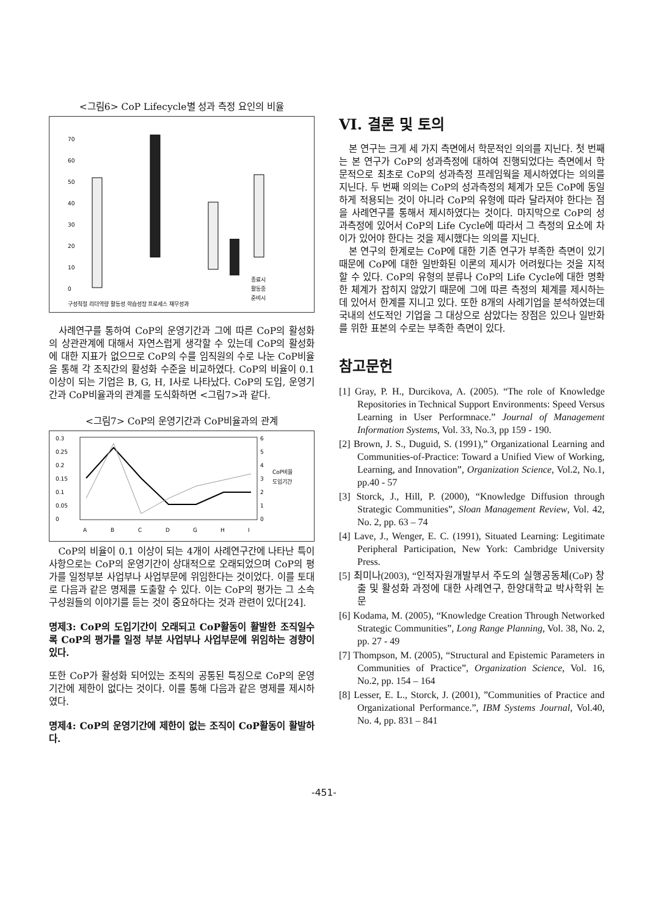<그림6> CoP Lifecycle별 성과 측정 요인의 비율
70
60
50
40
30
20
10
0
종료시
활동중
준비시
구성적절 리더역량 활동성 학습성장 프로세스 재무성과
사례연구를 통하여 CoP의 운영기간과 그에 따른 CoP의 활성화의 상관관계에 대해서 자연스럽게 생각할 수 있는데 CoP의 활성화에 대한 지표가 없으므로 CoP의 수를 임직원의 수로 나눈 CoP비율을 통해 각 조직간의 활성화 수준을 비교하였다. CoP의 비율이 0.1 이상이 되는 기업은 B, G, H, I사로 나타났다. CoP의 도입, 운영기간과 CoP비율과의 관계를 도식화하면 <그림7>과 같다.
<그림7> CoP의 운영기간과 CoP비율과의 관계
0.3
0.25
0.2
0.15
0.1
0.05
0
6
5
4
3
2
1
0
A
B
C
D
G
H
I
CoP비율
도입기간
CoP의 비율이 0.1 이상이 되는 4개이 사례연구간에 나타난 특이사항으로는 CoP의 운영기간이 상대적으로 오래되었으며 CoP의 평가를 일정부분 사업부나 사업부문에 위임한다는 것이었다. 이를 토대로 다음과 같은 명제를 도출할 수 있다. 이는 CoP의 평가는 그 소속 구성원들의 이야기를 듣는 것이 중요하다는 것과 관련이 있다[24].
명제3: CoP의 도입기간이 오래되고 CoP활동이 활발한 조직일수록 CoP의 평가를 일정 부분 사업부나 사업부문에 위임하는 경향이 있다.
또한 CoP가 활성화 되어있는 조직의 공통된 특징으로 CoP의 운영기간에 제한이 없다는 것이다. 이를 통해 다음과 같은 명제를 제시하였다.
명제4: CoP의 운영기간에 제한이 없는 조직이 CoP활동이 활발하다.
VI. 결론 및 토의
본 연구는 크게 세 가지 측면에서 학문적인 의의를 지닌다. 첫 번째는 본 연구가 CoP의 성과측정에 대하여 진행되었다는 측면에서 학문적으로 최초로 CoP의 성과측정 프레임웍을 제시하였다는 의의를 지닌다. 두 번째 의의는 CoP의 성과측정의 체계가 모든 CoP에 동일하게 적용되는 것이 아니라 CoP의 유형에 따라 달라져야 한다는 점을 사례연구를 통해서 제시하였다는 것이다. 마지막으로 CoP의 성과측정에 있어서 CoP의 Life Cycle에 따라서 그 측정의 요소에 차이가 있어야 한다는 것을 제시했다는 의의를 지닌다.
본 연구의 한계로는 CoP에 대한 기존 연구가 부족한 측면이 있기 때문에 CoP에 대한 일반화된 이론의 제시가 어려웠다는 것을 지적할 수 있다. CoP의 유형의 분류나 CoP의 Life Cycle에 대한 명확한 체계가 잡히지 않았기 때문에 그에 따른 측정의 체계를 제시하는데 있어서 한계를 지니고 있다. 또한 8개의 사례기업을 분석하였는데 국내의 선도적인 기업을 그 대상으로 삼았다는 장점은 있으나 일반화를 위한 표본의 수로는 부족한 측면이 있다.
참고문헌
[1] Gray, P. H., Durcikova, A. (2005). “The role of Knowledge Repositories in Technical Support Environments: Speed Versus Learning in User Performnace.” Journal of Management Information Systems, Vol. 33, No.3, pp 159 - 190.
[2] Brown, J. S., Duguid, S. (1991),” Organizational Learning and Communities-of-Practice: Toward a Unified View of Working, Learning, and Innovation”, Organization Science, Vol.2, No.1, pp.40 - 57
[3] Storck, J., Hill, P. (2000), “Knowledge Diffusion through Strategic Communities”, Sloan Management Review, Vol. 42, No. 2, pp. 63 – 74
[4] Lave, J., Wenger, E. C. (1991), Situated Learning: Legitimate Peripheral Participation, New York: Cambridge University Press.
[5] 최미나(2003), “인적자원개발부서 주도의 실행공동체(CoP) 창출 및 활성화 과정에 대한 사례연구, 한양대학교 박사학위 논문
[6] Kodama, M. (2005), “Knowledge Creation Through Networked Strategic Communities”, Long Range Planning, Vol. 38, No. 2, pp. 27 - 49
[7] Thompson, M. (2005), “Structural and Epistemic Parameters in Communities of Practice”, Organization Science, Vol. 16, No.2, pp. 154 – 164
[8] Lesser, E. L., Storck, J. (2001), ”Communities of Practice and Organizational Performance.”, IBM Systems Journal, Vol.40, No. 4, pp. 831 – 841
-451-